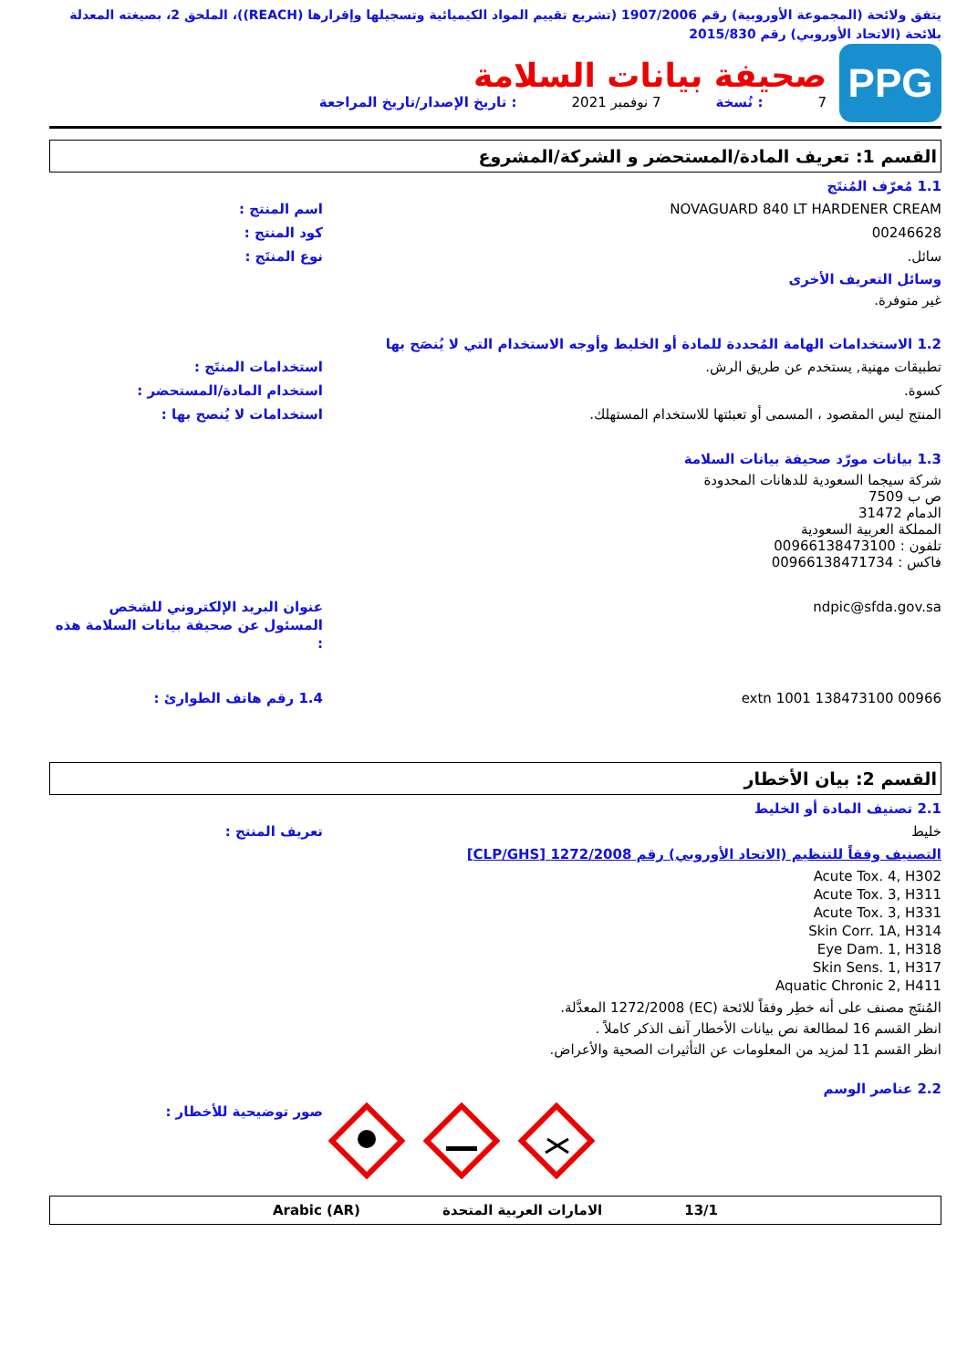يتفق ولائحة (المجموعة الأوروبية) رقم 1907/2006 (تشريع تقييم المواد الكيميائية وتسجيلها وإقرارها (REACH))، الملحق 2، بصيغته المعدلة بلائحة (الاتحاد الأوروبي) رقم 2015/830
PPG
صحيفة بيانات السلامة
7: نُسخة 7 نوفمبر 2021: تاريخ الإصدار/تاريخ المراجعة
القسم 1: تعريف المادة/المستحضر و الشركة/المشروع
1.1 مُعرّف المُنتَج
اسم المنتج : NOVAGUARD 840 LT HARDENER CREAM
كود المنتج : 00246628
نوع المنتَج : سائل.
وسائل التعريف الأخرى
غير متوفرة.
1.2 الاستخدامات الهامة المُحددة للمادة أو الخليط وأوجه الاستخدام التي لا يُنصَح بها
استخدامات المنتَج : تطبيقات مهنية, يستخدم عن طريق الرش.
استخدام المادة/المستحضر : كسوة.
استخدامات لا يُنصح بها : المنتج ليس المقصود ، المسمى أو تعبئتها للاستخدام المستهلك.
1.3 بيانات مورّد صحيفة بيانات السلامة
شركة سيجما السعودية للدهانات المحدودة
ص ب 7509
الدمام 31472
المملكة العربية السعودية
تلفون : 00966138473100
فاكس : 00966138471734
عنوان البريد الإلكتروني للشخص المسئول عن صحيفة بيانات السلامة هذه : ndpic@sfda.gov.sa
1.4 رقم هاتف الطوارئ : 00966 138473100 extn 1001
القسم 2: بيان الأخطار
2.1 تصنيف المادة أو الخليط
تعريف المنتج : خليط
التصنيف وفقاً للتنظيم (الاتحاد الأوروبي) رقم 1272/2008 [CLP/GHS]
Acute Tox. 4, H302
Acute Tox. 3, H311
Acute Tox. 3, H331
Skin Corr. 1A, H314
Eye Dam. 1, H318
Skin Sens. 1, H317
Aquatic Chronic 2, H411
المُنتَج مصنف على أنه خطِر وفقاً للائحة (EC) 1272/2008 المعدَّلة.
انظر القسم 16 لمطالعة نص بيانات الأخطار آنف الذكر كاملاً .
انظر القسم 11 لمزيد من المعلومات عن التأثيرات الصحية والأعراض.
2.2 عناصر الوسم
صور توضيحية للأخطار :
13/1 الامارات العربية المتحدة Arabic (AR)